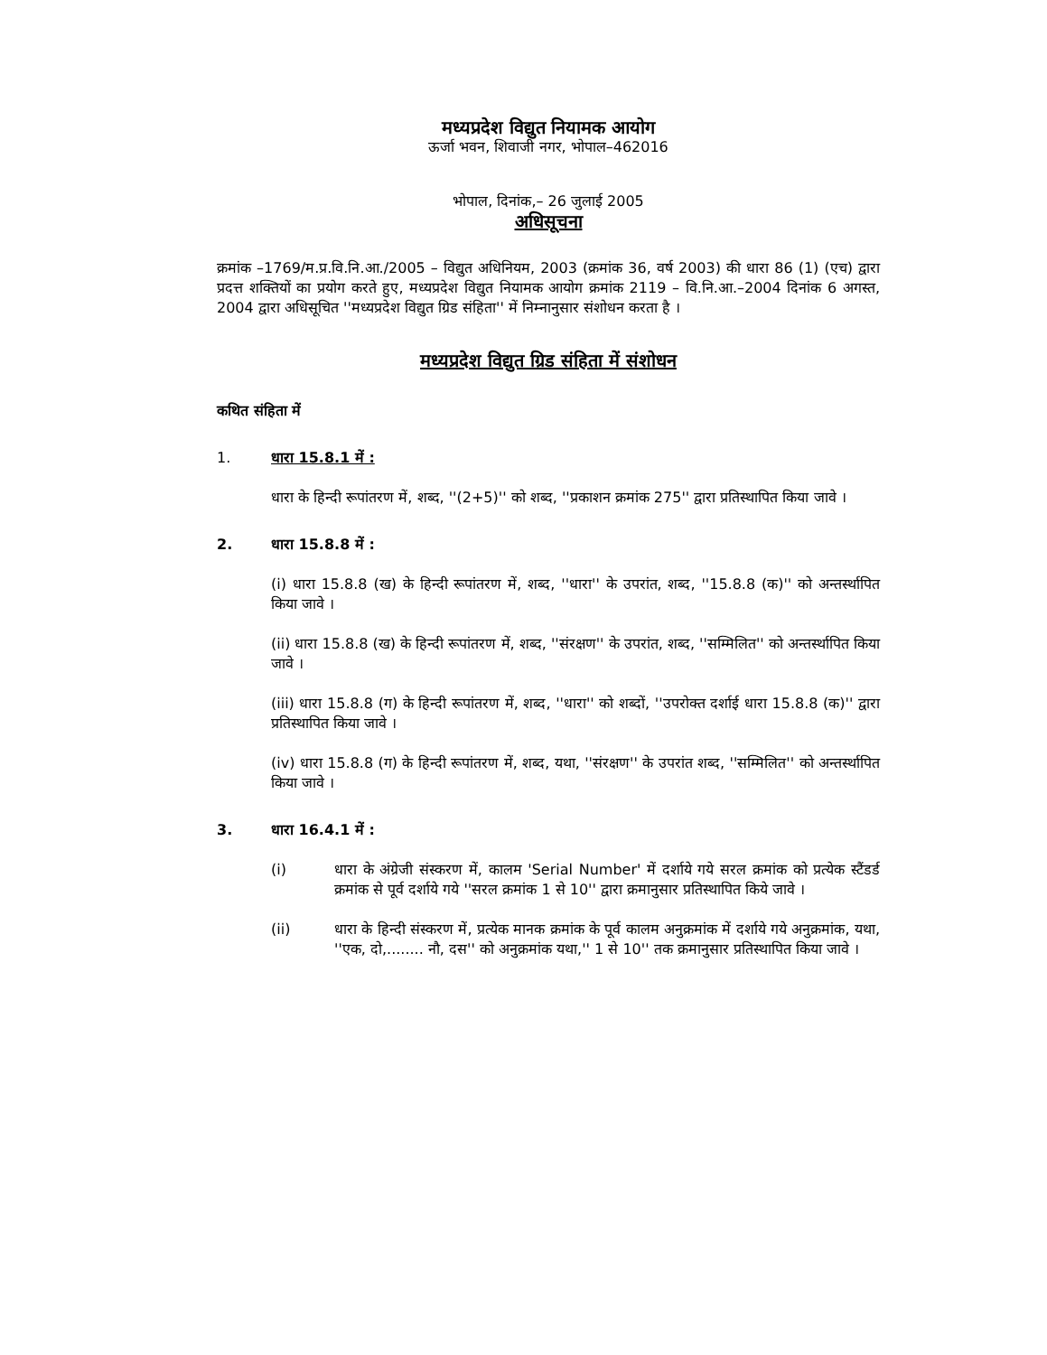मध्यप्रदेश विद्युत नियामक आयोग
ऊर्जा भवन, शिवाजी नगर, भोपाल–462016
भोपाल, दिनांक,– 26 जुलाई 2005
अधिसूचना
क्रमांक –1769/म.प्र.वि.नि.आ./2005 – विद्युत अधिनियम, 2003 (क्रमांक 36, वर्ष 2003) की धारा 86 (1) (एच) द्वारा प्रदत्त शक्तियों का प्रयोग करते हुए, मध्यप्रदेश विद्युत नियामक आयोग क्रमांक 2119 – वि.नि.आ.–2004 दिनांक 6 अगस्त, 2004 द्वारा अधिसूचित ''मध्यप्रदेश विद्युत ग्रिड संहिता'' में निम्नानुसार संशोधन करता है ।
मध्यप्रदेश विद्युत ग्रिड संहिता में संशोधन
कथित संहिता में
1. धारा 15.8.1 में :
धारा के हिन्दी रूपांतरण में, शब्द, ''(2+5)'' को शब्द, ''प्रकाशन क्रमांक 275'' द्वारा प्रतिस्थापित किया जावे ।
2. धारा 15.8.8 में :
(i) धारा 15.8.8 (ख) के हिन्दी रूपांतरण में, शब्द, ''धारा'' के उपरांत, शब्द, ''15.8.8 (क)'' को अन्तर्स्थापित किया जावे ।
(ii) धारा 15.8.8 (ख) के हिन्दी रूपांतरण में, शब्द, ''संरक्षण'' के उपरांत, शब्द, ''सम्मिलित'' को अन्तर्स्थापित किया जावे ।
(iii) धारा 15.8.8 (ग) के हिन्दी रूपांतरण में, शब्द, ''धारा'' को शब्दों, ''उपरोक्त दर्शाई धारा 15.8.8 (क)'' द्वारा प्रतिस्थापित किया जावे ।
(iv) धारा 15.8.8 (ग) के हिन्दी रूपांतरण में, शब्द, यथा, ''संरक्षण'' के उपरांत शब्द, ''सम्मिलित'' को अन्तर्स्थापित किया जावे ।
3. धारा 16.4.1 में :
(i) धारा के अंग्रेजी संस्करण में, कालम 'Serial Number' में दर्शाये गये सरल क्रमांक को प्रत्येक स्टैंडर्ड क्रमांक से पूर्व दर्शाये गये ''सरल क्रमांक 1 से 10'' द्वारा क्रमानुसार प्रतिस्थापित किये जावे ।
(ii) धारा के हिन्दी संस्करण में, प्रत्येक मानक क्रमांक के पूर्व कालम अनुक्रमांक में दर्शाये गये अनुक्रमांक, यथा, ''एक, दो,........ नौ, दस'' को अनुक्रमांक यथा,'' 1 से 10'' तक क्रमानुसार प्रतिस्थापित किया जावे ।